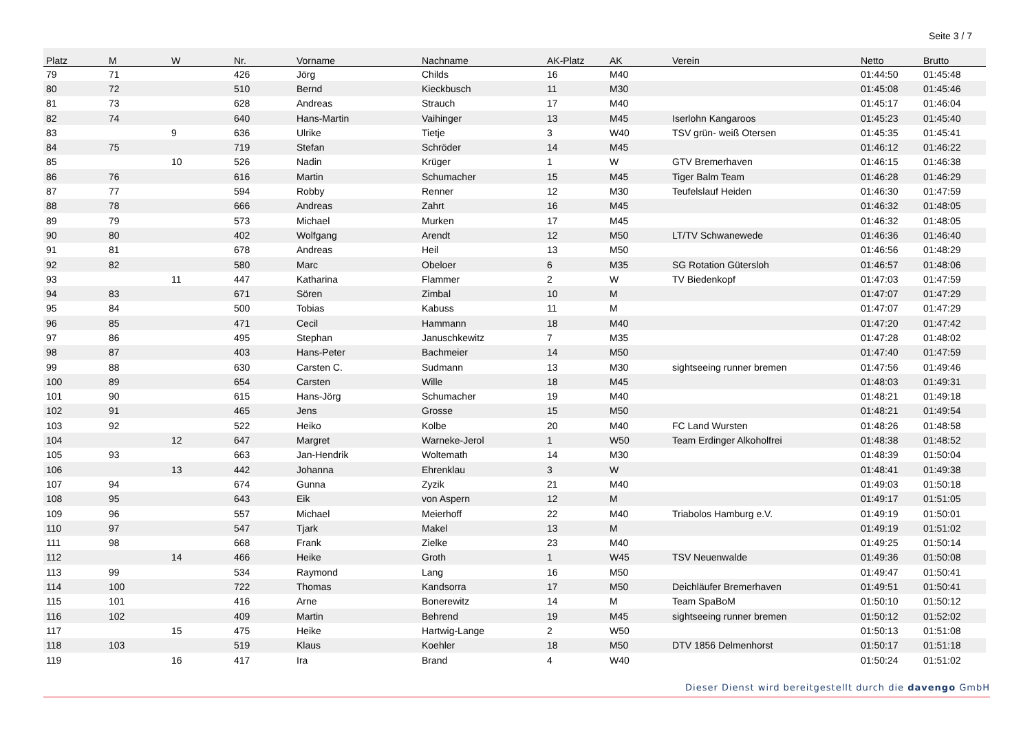Seite 3 / 7
| Platz | M | W | Nr. | Vorname | Nachname | AK-Platz | AK | Verein | Netto | Brutto |
| --- | --- | --- | --- | --- | --- | --- | --- | --- | --- | --- |
| 79 | 71 | | 426 | Jörg | Childs | 16 | M40 | | 01:44:50 | 01:45:48 |
| 80 | 72 | | 510 | Bernd | Kieckbusch | 11 | M30 | | 01:45:08 | 01:45:46 |
| 81 | 73 | | 628 | Andreas | Strauch | 17 | M40 | | 01:45:17 | 01:46:04 |
| 82 | 74 | | 640 | Hans-Martin | Vaihinger | 13 | M45 | Iserlohn Kangaroos | 01:45:23 | 01:45:40 |
| 83 | | 9 | 636 | Ulrike | Tietje | 3 | W40 | TSV grün- weiß Otersen | 01:45:35 | 01:45:41 |
| 84 | 75 | | 719 | Stefan | Schröder | 14 | M45 | | 01:46:12 | 01:46:22 |
| 85 | | 10 | 526 | Nadin | Krüger | 1 | W | GTV Bremerhaven | 01:46:15 | 01:46:38 |
| 86 | 76 | | 616 | Martin | Schumacher | 15 | M45 | Tiger Balm Team | 01:46:28 | 01:46:29 |
| 87 | 77 | | 594 | Robby | Renner | 12 | M30 | Teufelslauf Heiden | 01:46:30 | 01:47:59 |
| 88 | 78 | | 666 | Andreas | Zahrt | 16 | M45 | | 01:46:32 | 01:48:05 |
| 89 | 79 | | 573 | Michael | Murken | 17 | M45 | | 01:46:32 | 01:48:05 |
| 90 | 80 | | 402 | Wolfgang | Arendt | 12 | M50 | LT/TV Schwanewede | 01:46:36 | 01:46:40 |
| 91 | 81 | | 678 | Andreas | Heil | 13 | M50 | | 01:46:56 | 01:48:29 |
| 92 | 82 | | 580 | Marc | Obeloer | 6 | M35 | SG Rotation Gütersloh | 01:46:57 | 01:48:06 |
| 93 | | 11 | 447 | Katharina | Flammer | 2 | W | TV Biedenkopf | 01:47:03 | 01:47:59 |
| 94 | 83 | | 671 | Sören | Zimbal | 10 | M | | 01:47:07 | 01:47:29 |
| 95 | 84 | | 500 | Tobias | Kabuss | 11 | M | | 01:47:07 | 01:47:29 |
| 96 | 85 | | 471 | Cecil | Hammann | 18 | M40 | | 01:47:20 | 01:47:42 |
| 97 | 86 | | 495 | Stephan | Januschkewitz | 7 | M35 | | 01:47:28 | 01:48:02 |
| 98 | 87 | | 403 | Hans-Peter | Bachmeier | 14 | M50 | | 01:47:40 | 01:47:59 |
| 99 | 88 | | 630 | Carsten C. | Sudmann | 13 | M30 | sightseeing runner bremen | 01:47:56 | 01:49:46 |
| 100 | 89 | | 654 | Carsten | Wille | 18 | M45 | | 01:48:03 | 01:49:31 |
| 101 | 90 | | 615 | Hans-Jörg | Schumacher | 19 | M40 | | 01:48:21 | 01:49:18 |
| 102 | 91 | | 465 | Jens | Grosse | 15 | M50 | | 01:48:21 | 01:49:54 |
| 103 | 92 | | 522 | Heiko | Kolbe | 20 | M40 | FC Land Wursten | 01:48:26 | 01:48:58 |
| 104 | | 12 | 647 | Margret | Warneke-Jerol | 1 | W50 | Team Erdinger Alkoholfrei | 01:48:38 | 01:48:52 |
| 105 | 93 | | 663 | Jan-Hendrik | Woltemath | 14 | M30 | | 01:48:39 | 01:50:04 |
| 106 | | 13 | 442 | Johanna | Ehrenklau | 3 | W | | 01:48:41 | 01:49:38 |
| 107 | 94 | | 674 | Gunna | Zyzik | 21 | M40 | | 01:49:03 | 01:50:18 |
| 108 | 95 | | 643 | Eik | von Aspern | 12 | M | | 01:49:17 | 01:51:05 |
| 109 | 96 | | 557 | Michael | Meierhoff | 22 | M40 | Triabolos Hamburg e.V. | 01:49:19 | 01:50:01 |
| 110 | 97 | | 547 | Tjark | Makel | 13 | M | | 01:49:19 | 01:51:02 |
| 111 | 98 | | 668 | Frank | Zielke | 23 | M40 | | 01:49:25 | 01:50:14 |
| 112 | | 14 | 466 | Heike | Groth | 1 | W45 | TSV Neuenwalde | 01:49:36 | 01:50:08 |
| 113 | 99 | | 534 | Raymond | Lang | 16 | M50 | | 01:49:47 | 01:50:41 |
| 114 | 100 | | 722 | Thomas | Kandsorra | 17 | M50 | Deichläufer Bremerhaven | 01:49:51 | 01:50:41 |
| 115 | 101 | | 416 | Arne | Bonerewitz | 14 | M | Team SpaBoM | 01:50:10 | 01:50:12 |
| 116 | 102 | | 409 | Martin | Behrend | 19 | M45 | sightseeing runner bremen | 01:50:12 | 01:52:02 |
| 117 | | 15 | 475 | Heike | Hartwig-Lange | 2 | W50 | | 01:50:13 | 01:51:08 |
| 118 | 103 | | 519 | Klaus | Koehler | 18 | M50 | DTV 1856 Delmenhorst | 01:50:17 | 01:51:18 |
| 119 | | 16 | 417 | Ira | Brand | 4 | W40 | | 01:50:24 | 01:51:02 |
Dieser Dienst wird bereitgestellt durch die davengo GmbH